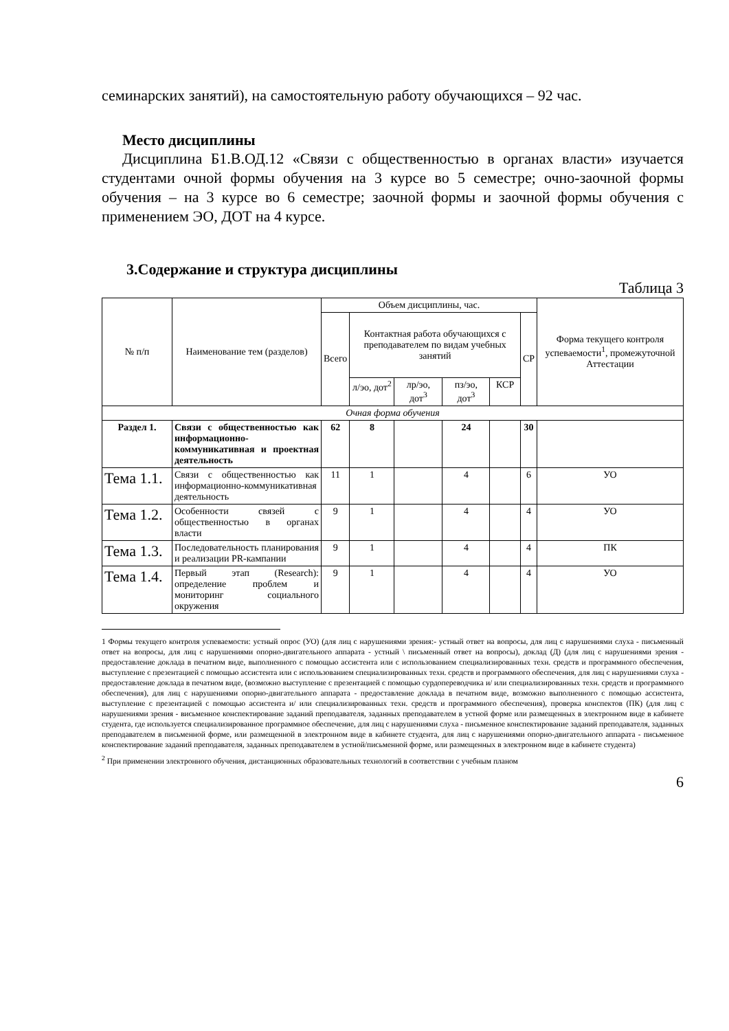семинарских занятий), на самостоятельную работу обучающихся – 92 час.
Место дисциплины
Дисциплина Б1.В.ОД.12 «Связи с общественностью в органах власти» изучается студентами очной формы обучения на 3 курсе во 5 семестре; очно-заочной формы обучения – на 3 курсе во 6 семестре; заочной формы и заочной формы обучения с применением ЭО, ДОТ на 4 курсе.
3.Содержание и структура дисциплины
Таблица 3
| № п/п | Наименование тем (разделов) | Объем дисциплины, час. | | | | | | Форма текущего контроля успеваемости<sup>1</sup>, промежуточной Аттестации |
| --- | --- | --- | --- | --- | --- | --- | --- | --- |
| | | Всего | Контактная работа обучающихся с преподавателем по видам учебных занятий | | | | СР | |
| | | | л/эо, дот<sup>2</sup> | лр/эо, дот<sup>3</sup> | пз/эо, дот<sup>3</sup> | КСР | | |
| Очная форма обучения | | | | | | | | |
| Раздел 1. | Связи с общественностью как информационно-коммуникативная и проектная деятельность | 62 | 8 | | 24 | | 30 | |
| Тема 1.1. | Связи с общественностью как информационно-коммуникативная деятельность | 11 | 1 | | 4 | | 6 | УО |
| Тема 1.2. | Особенности связей с общественностью в органах власти | 9 | 1 | | 4 | | 4 | УО |
| Тема 1.3. | Последовательность планирования и реализации PR-кампании | 9 | 1 | | 4 | | 4 | ПК |
| Тема 1.4. | Первый этап (Research): определение проблем и мониторинг социального окружения | 9 | 1 | | 4 | | 4 | УО |
1 Формы текущего контроля успеваемости: устный опрос (УО) (для лиц с нарушениями зрения:- устный ответ на вопросы, для лиц с нарушениями слуха - письменный ответ на вопросы, для лиц с нарушениями опорно-двигательного аппарата - устный \ письменный ответ на вопросы), доклад (Д) (для лиц с нарушениями зрения - предоставление доклада в печатном виде, выполненного с помощью ассистента или с использованием специализированных техн. средств и программного обеспечения, выступление с презентацией с помощью ассистента или с использованием специализированных техн. средств и программного обеспечения, для лиц с нарушениями слуха - предоставление доклада в печатном виде, (возможно выступление с презентацией с помощью сурдопереводчика и/ или специализированных техн. средств и программного обеспечения), для лиц с нарушениями опорно-двигательного аппарата - предоставление доклада в печатном виде, возможно выполненного с помощью ассистента, выступление с презентацией с помощью ассистента и/ или специализированных техн. средств и программного обеспечения), проверка конспектов (ПК) (для лиц с нарушениями зрения - висьменное конспектирование заданий преподавателя, заданных преподавателем в устной форме или размещенных в электронном виде в кабинете студента, где используется специализированное программное обеспечение, для лиц с нарушениями слуха - письменное конспектирование заданий преподавателя, заданных преподавателем в письменной форме, или размещенной в электронном виде в кабинете студента, для лиц с нарушениями опорно-двигательного аппарата - письменное конспектирование заданий преподавателя, заданных преподавателем в устной/письменной форме, или размещенных в электронном виде в кабинете студента)
<sup>2</sup> При применении электронного обучения, дистанционных образовательных технологий в соответствии с учебным планом
6